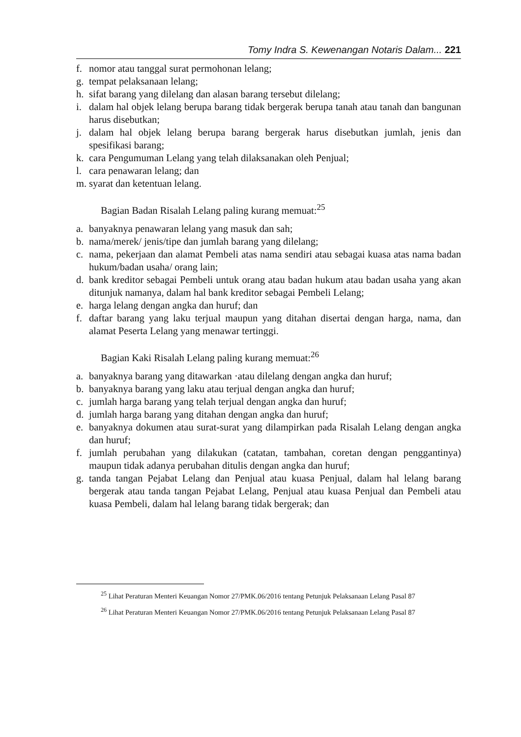Tomy Indra S. Kewenangan Notaris Dalam... 221
f. nomor atau tanggal surat permohonan lelang;
g. tempat pelaksanaan lelang;
h. sifat barang yang dilelang dan alasan barang tersebut dilelang;
i. dalam hal objek lelang berupa barang tidak bergerak berupa tanah atau tanah dan bangunan harus disebutkan;
j. dalam hal objek lelang berupa barang bergerak harus disebutkan jumlah, jenis dan spesifikasi barang;
k. cara Pengumuman Lelang yang telah dilaksanakan oleh Penjual;
l. cara penawaran lelang; dan
m. syarat dan ketentuan lelang.
Bagian Badan Risalah Lelang paling kurang memuat:<sup>25</sup>
a. banyaknya penawaran lelang yang masuk dan sah;
b. nama/merek/ jenis/tipe dan jumlah barang yang dilelang;
c. nama, pekerjaan dan alamat Pembeli atas nama sendiri atau sebagai kuasa atas nama badan hukum/badan usaha/ orang lain;
d. bank kreditor sebagai Pembeli untuk orang atau badan hukum atau badan usaha yang akan ditunjuk namanya, dalam hal bank kreditor sebagai Pembeli Lelang;
e. harga lelang dengan angka dan huruf; dan
f. daftar barang yang laku terjual maupun yang ditahan disertai dengan harga, nama, dan alamat Peserta Lelang yang menawar tertinggi.
Bagian Kaki Risalah Lelang paling kurang memuat:<sup>26</sup>
a. banyaknya barang yang ditawarkan ·atau dilelang dengan angka dan huruf;
b. banyaknya barang yang laku atau terjual dengan angka dan huruf;
c. jumlah harga barang yang telah terjual dengan angka dan huruf;
d. jumlah harga barang yang ditahan dengan angka dan huruf;
e. banyaknya dokumen atau surat-surat yang dilampirkan pada Risalah Lelang dengan angka dan huruf;
f. jumlah perubahan yang dilakukan (catatan, tambahan, coretan dengan penggantinya) maupun tidak adanya perubahan ditulis dengan angka dan huruf;
g. tanda tangan Pejabat Lelang dan Penjual atau kuasa Penjual, dalam hal lelang barang bergerak atau tanda tangan Pejabat Lelang, Penjual atau kuasa Penjual dan Pembeli atau kuasa Pembeli, dalam hal lelang barang tidak bergerak; dan
<sup>25</sup> Lihat Peraturan Menteri Keuangan Nomor 27/PMK.06/2016 tentang Petunjuk Pelaksanaan Lelang Pasal 87
<sup>26</sup> Lihat Peraturan Menteri Keuangan Nomor 27/PMK.06/2016 tentang Petunjuk Pelaksanaan Lelang Pasal 87